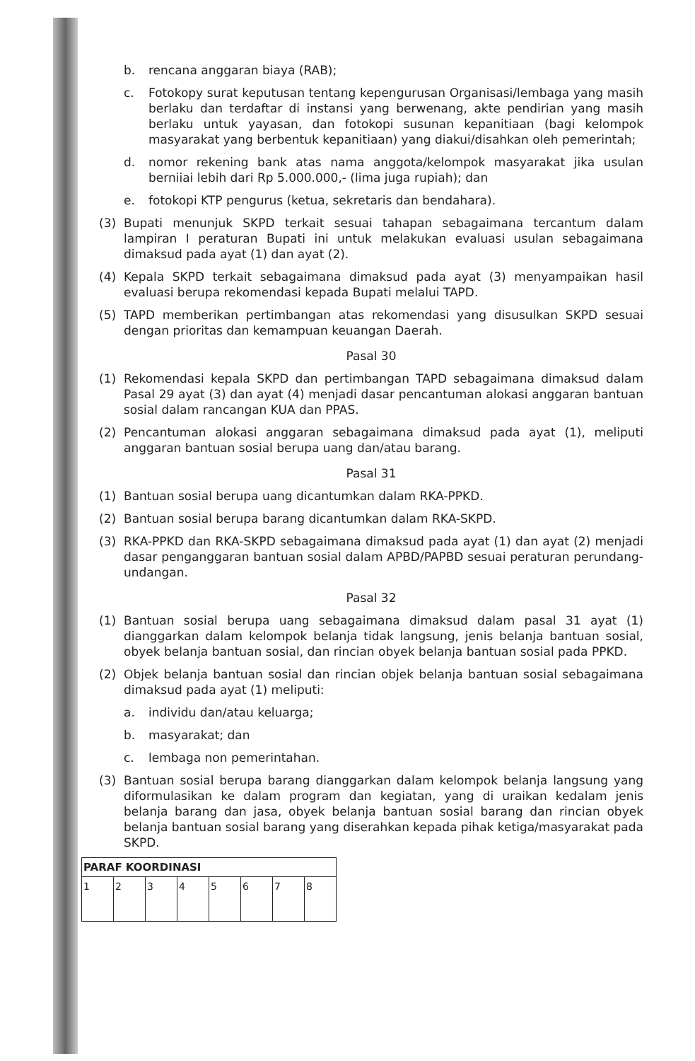b. rencana anggaran biaya (RAB);
c. Fotokopy surat keputusan tentang kepengurusan Organisasi/lembaga yang masih berlaku dan terdaftar di instansi yang berwenang, akte pendirian yang masih berlaku untuk yayasan, dan fotokopi susunan kepanitiaan (bagi kelompok masyarakat yang berbentuk kepanitiaan) yang diakui/disahkan oleh pemerintah;
d. nomor rekening bank atas nama anggota/kelompok masyarakat jika usulan berniiai lebih dari Rp 5.000.000,- (lima juga rupiah); dan
e. fotokopi KTP pengurus (ketua, sekretaris dan bendahara).
(3) Bupati menunjuk SKPD terkait sesuai tahapan sebagaimana tercantum dalam lampiran I peraturan Bupati ini untuk melakukan evaluasi usulan sebagaimana dimaksud pada ayat (1) dan ayat (2).
(4) Kepala SKPD terkait sebagaimana dimaksud pada ayat (3) menyampaikan hasil evaluasi berupa rekomendasi kepada Bupati melalui TAPD.
(5) TAPD memberikan pertimbangan atas rekomendasi yang disusulkan SKPD sesuai dengan prioritas dan kemampuan keuangan Daerah.
Pasal 30
(1) Rekomendasi kepala SKPD dan pertimbangan TAPD sebagaimana dimaksud dalam Pasal 29 ayat (3) dan ayat (4) menjadi dasar pencantuman alokasi anggaran bantuan sosial dalam rancangan KUA dan PPAS.
(2) Pencantuman alokasi anggaran sebagaimana dimaksud pada ayat (1), meliputi anggaran bantuan sosial berupa uang dan/atau barang.
Pasal 31
(1) Bantuan sosial berupa uang dicantumkan dalam RKA-PPKD.
(2) Bantuan sosial berupa barang dicantumkan dalam RKA-SKPD.
(3) RKA-PPKD dan RKA-SKPD sebagaimana dimaksud pada ayat (1) dan ayat (2) menjadi dasar penganggaran bantuan sosial dalam APBD/PAPBD sesuai peraturan perundang-undangan.
Pasal 32
(1) Bantuan sosial berupa uang sebagaimana dimaksud dalam pasal 31 ayat (1) dianggarkan dalam kelompok belanja tidak langsung, jenis belanja bantuan sosial, obyek belanja bantuan sosial, dan rincian obyek belanja bantuan sosial pada PPKD.
(2) Objek belanja bantuan sosial dan rincian objek belanja bantuan sosial sebagaimana dimaksud pada ayat (1) meliputi:
a. individu dan/atau keluarga;
b. masyarakat; dan
c. lembaga non pemerintahan.
(3) Bantuan sosial berupa barang dianggarkan dalam kelompok belanja langsung yang diformulasikan ke dalam program dan kegiatan, yang di uraikan kedalam jenis belanja barang dan jasa, obyek belanja bantuan sosial barang dan rincian obyek belanja bantuan sosial barang yang diserahkan kepada pihak ketiga/masyarakat pada SKPD.
| PARAF KOORDINASI | | | | | | | |
| --- | --- | --- | --- | --- | --- | --- | --- |
| 1 | 2 | 3 | 4 | 5 | 6 | 7 | 8 |